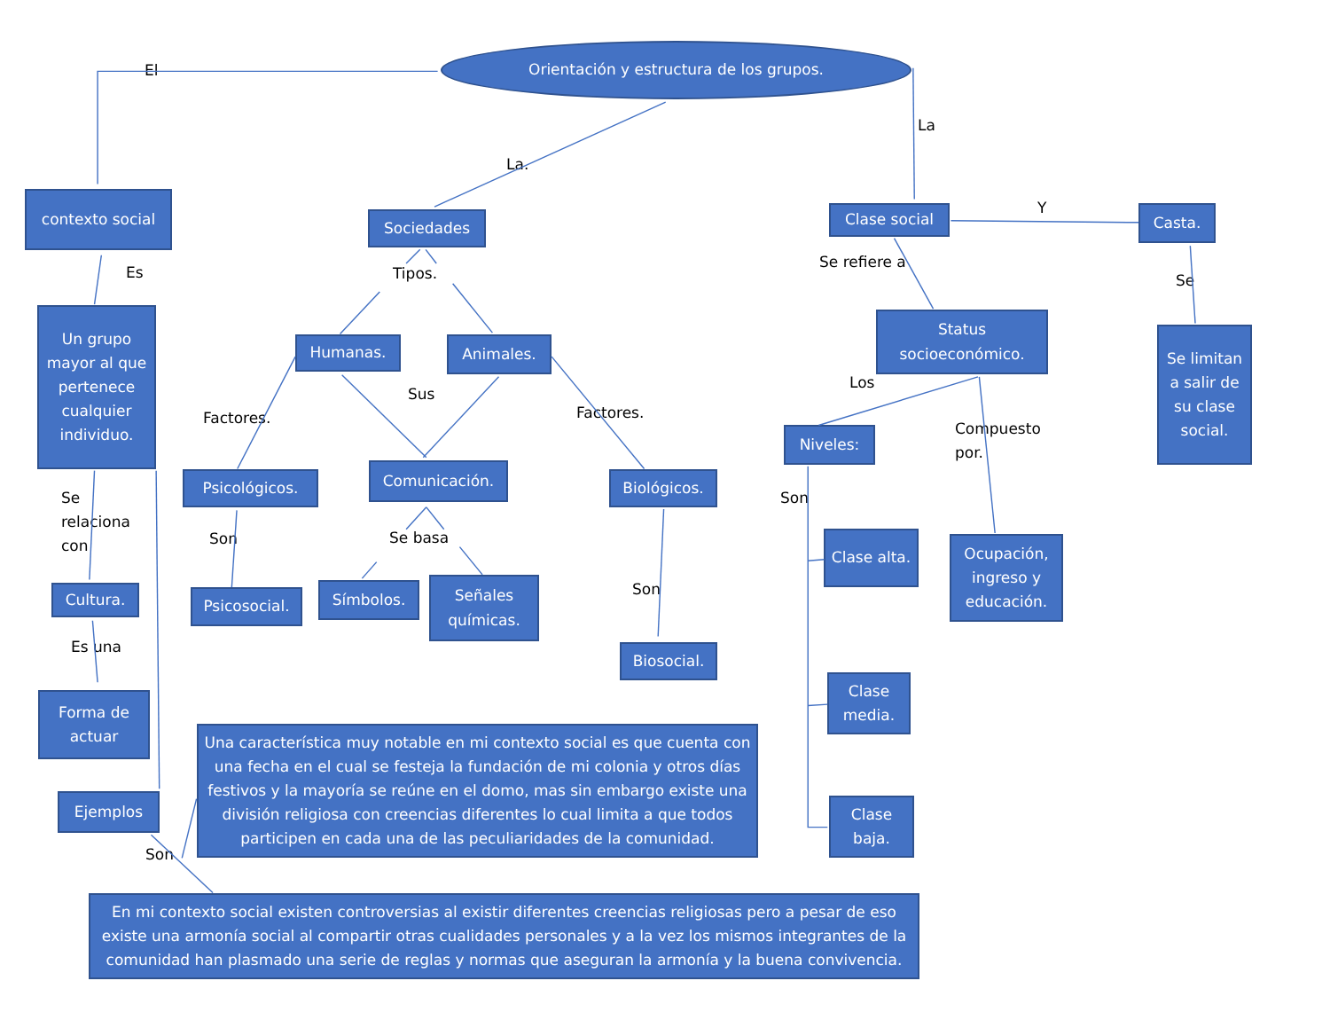Orientación y estructura de los grupos.
El
La
La.
contexto social
Sociedades
Clase social
Y
Casta.
Es
Tipos.
Se refiere a
Se
Un grupo mayor al que pertenece cualquier individuo.
Humanas.
Animales.
Status socioeconómico.
Se limitan a salir de su clase social.
Sus
Los
Factores.
Factores.
Niveles:
Compuesto
por.
Psicológicos.
Comunicación.
Biológicos.
Se
relaciona
con
Son
Son
Se basa
Clase alta.
Ocupación, ingreso y educación.
Cultura.
Psicosocial.
Símbolos.
Señales químicas.
Son
Biosocial.
Es una
Clase media.
Forma de actuar
Una característica muy notable en mi contexto social es que cuenta con una fecha en el cual se festeja la fundación de mi colonia y otros días festivos y la mayoría se reúne en el domo, mas sin embargo existe una división religiosa con creencias diferentes lo cual limita a que todos participen en cada una de las peculiaridades de la comunidad.
Ejemplos
Clase baja.
Son
En mi contexto social existen controversias al existir diferentes creencias religiosas pero a pesar de eso existe una armonía social al compartir otras cualidades personales y a la vez los mismos integrantes de la comunidad han plasmado una serie de reglas y normas que aseguran la armonía y la buena convivencia.